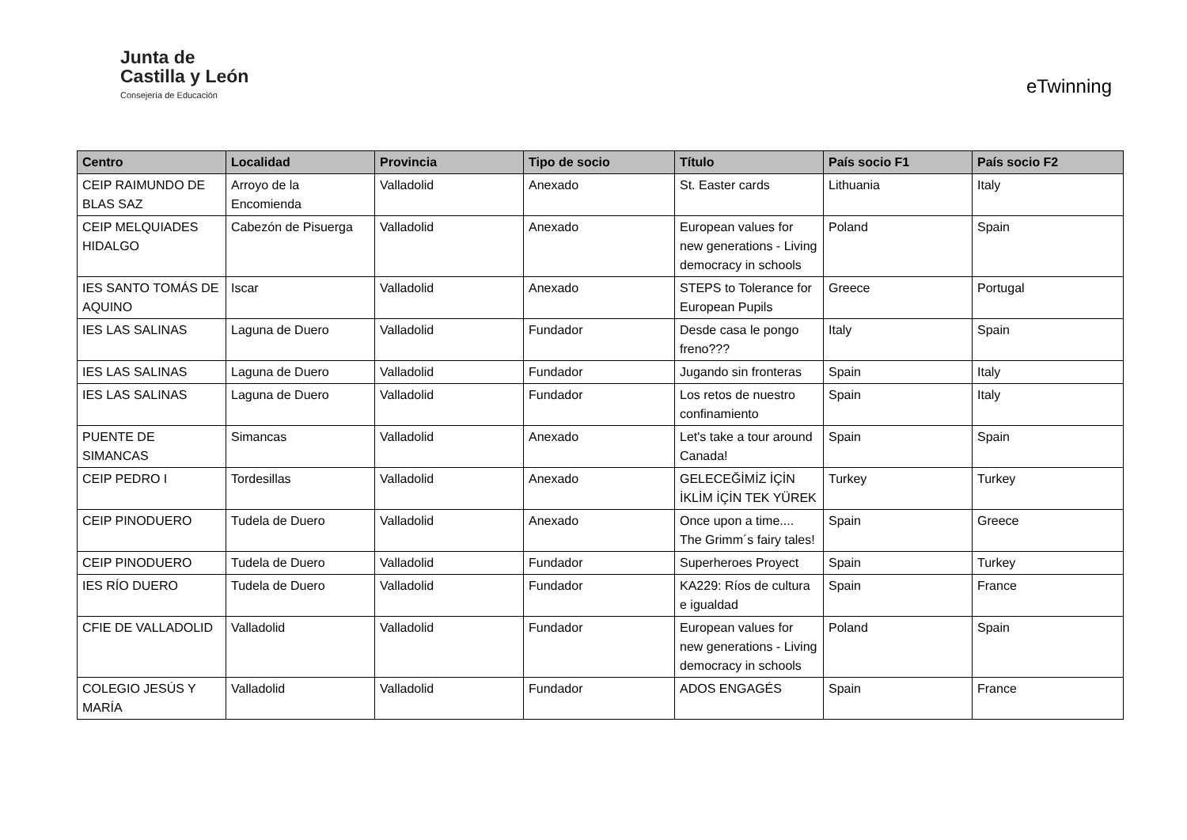Junta de
Castilla y León
Consejería de Educación
eTwinning
| Centro | Localidad | Provincia | Tipo de socio | Título | País socio F1 | País socio F2 |
| --- | --- | --- | --- | --- | --- | --- |
| CEIP RAIMUNDO DE BLAS SAZ | Arroyo de la Encomienda | Valladolid | Anexado | St. Easter cards | Lithuania | Italy |
| CEIP MELQUIADES HIDALGO | Cabezón de Pisuerga | Valladolid | Anexado | European values for new generations - Living democracy in schools | Poland | Spain |
| IES SANTO TOMÁS DE AQUINO | Iscar | Valladolid | Anexado | STEPS to Tolerance for European Pupils | Greece | Portugal |
| IES LAS SALINAS | Laguna de Duero | Valladolid | Fundador | Desde casa le pongo freno??? | Italy | Spain |
| IES LAS SALINAS | Laguna de Duero | Valladolid | Fundador | Jugando sin fronteras | Spain | Italy |
| IES LAS SALINAS | Laguna de Duero | Valladolid | Fundador | Los retos de nuestro confinamiento | Spain | Italy |
| PUENTE DE SIMANCAS | Simancas | Valladolid | Anexado | Let's take a tour around Canada! | Spain | Spain |
| CEIP PEDRO I | Tordesillas | Valladolid | Anexado | GELECEĞİMİZ İÇİN İKLİM İÇİN TEK YÜREK | Turkey | Turkey |
| CEIP PINODUERO | Tudela de Duero | Valladolid | Anexado | Once upon a time.... The Grimm´s fairy tales! | Spain | Greece |
| CEIP PINODUERO | Tudela de Duero | Valladolid | Fundador | Superheroes Proyect | Spain | Turkey |
| IES RÍO DUERO | Tudela de Duero | Valladolid | Fundador | KA229: Ríos de cultura e igualdad | Spain | France |
| CFIE DE VALLADOLID | Valladolid | Valladolid | Fundador | European values for new generations - Living democracy in schools | Poland | Spain |
| COLEGIO JESÚS Y MARÍA | Valladolid | Valladolid | Fundador | ADOS ENGAGÉS | Spain | France |